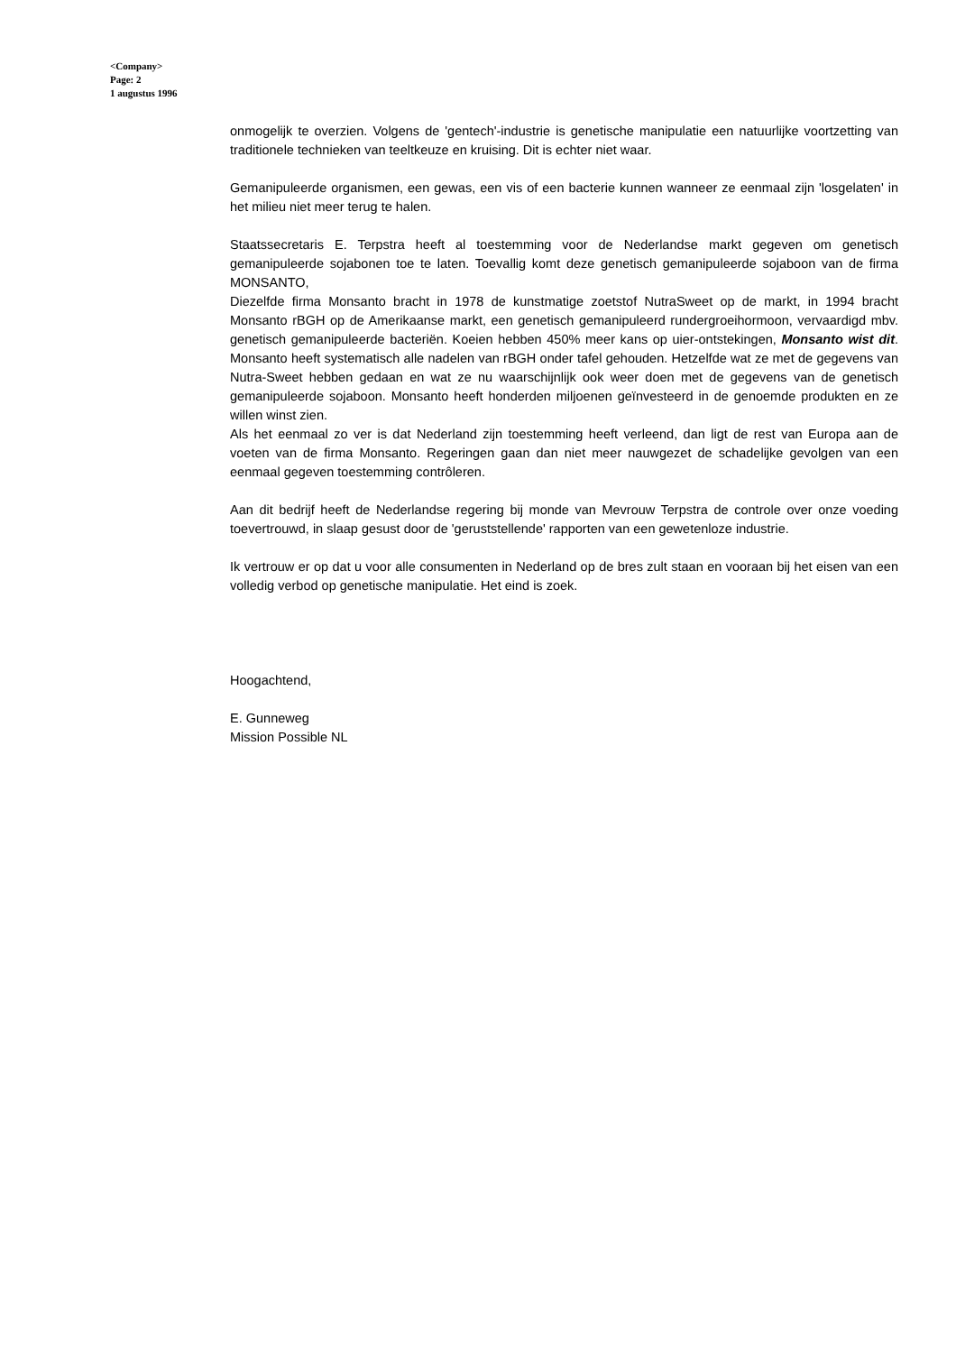<Company>
Page: 2
1 augustus 1996
onmogelijk te overzien. Volgens de 'gentech'-industrie is genetische manipulatie een natuurlijke voortzetting van traditionele technieken van teeltkeuze en kruising. Dit is echter niet waar.
Gemanipuleerde organismen, een gewas, een vis of een bacterie kunnen wanneer ze eenmaal zijn 'losgelaten' in het milieu niet meer terug te halen.
Staatssecretaris E. Terpstra heeft al toestemming voor de Nederlandse markt gegeven om genetisch gemanipuleerde sojabonen toe te laten. Toevallig komt deze genetisch gemanipuleerde sojaboon van de firma MONSANTO,
Diezelfde firma Monsanto bracht in 1978 de kunstmatige zoetstof NutraSweet op de markt, in 1994 bracht Monsanto rBGH op de Amerikaanse markt, een genetisch gemanipuleerd rundergroeihormoon, vervaardigd mbv. genetisch gemanipuleerde bacteriën. Koeien hebben 450% meer kans op uier-ontstekingen, Monsanto wist dit. Monsanto heeft systematisch alle nadelen van rBGH onder tafel gehouden. Hetzelfde wat ze met de gegevens van Nutra-Sweet hebben gedaan en wat ze nu waarschijnlijk ook weer doen met de gegevens van de genetisch gemanipuleerde sojaboon. Monsanto heeft honderden miljoenen geïnvesteerd in de genoemde produkten en ze willen winst zien.
Als het eenmaal zo ver is dat Nederland zijn toestemming heeft verleend, dan ligt de rest van Europa aan de voeten van de firma Monsanto. Regeringen gaan dan niet meer nauwgezet de schadelijke gevolgen van een eenmaal gegeven toestemming contrôleren.
Aan dit bedrijf heeft de Nederlandse regering bij monde van Mevrouw Terpstra de controle over onze voeding toevertrouwd, in slaap gesust door de 'geruststellende' rapporten van een gewetenloze industrie.
Ik vertrouw er op dat u voor alle consumenten in Nederland op de bres zult staan en vooraan bij het eisen van een volledig verbod op genetische manipulatie. Het eind is zoek.
Hoogachtend,
E. Gunneweg
Mission Possible NL